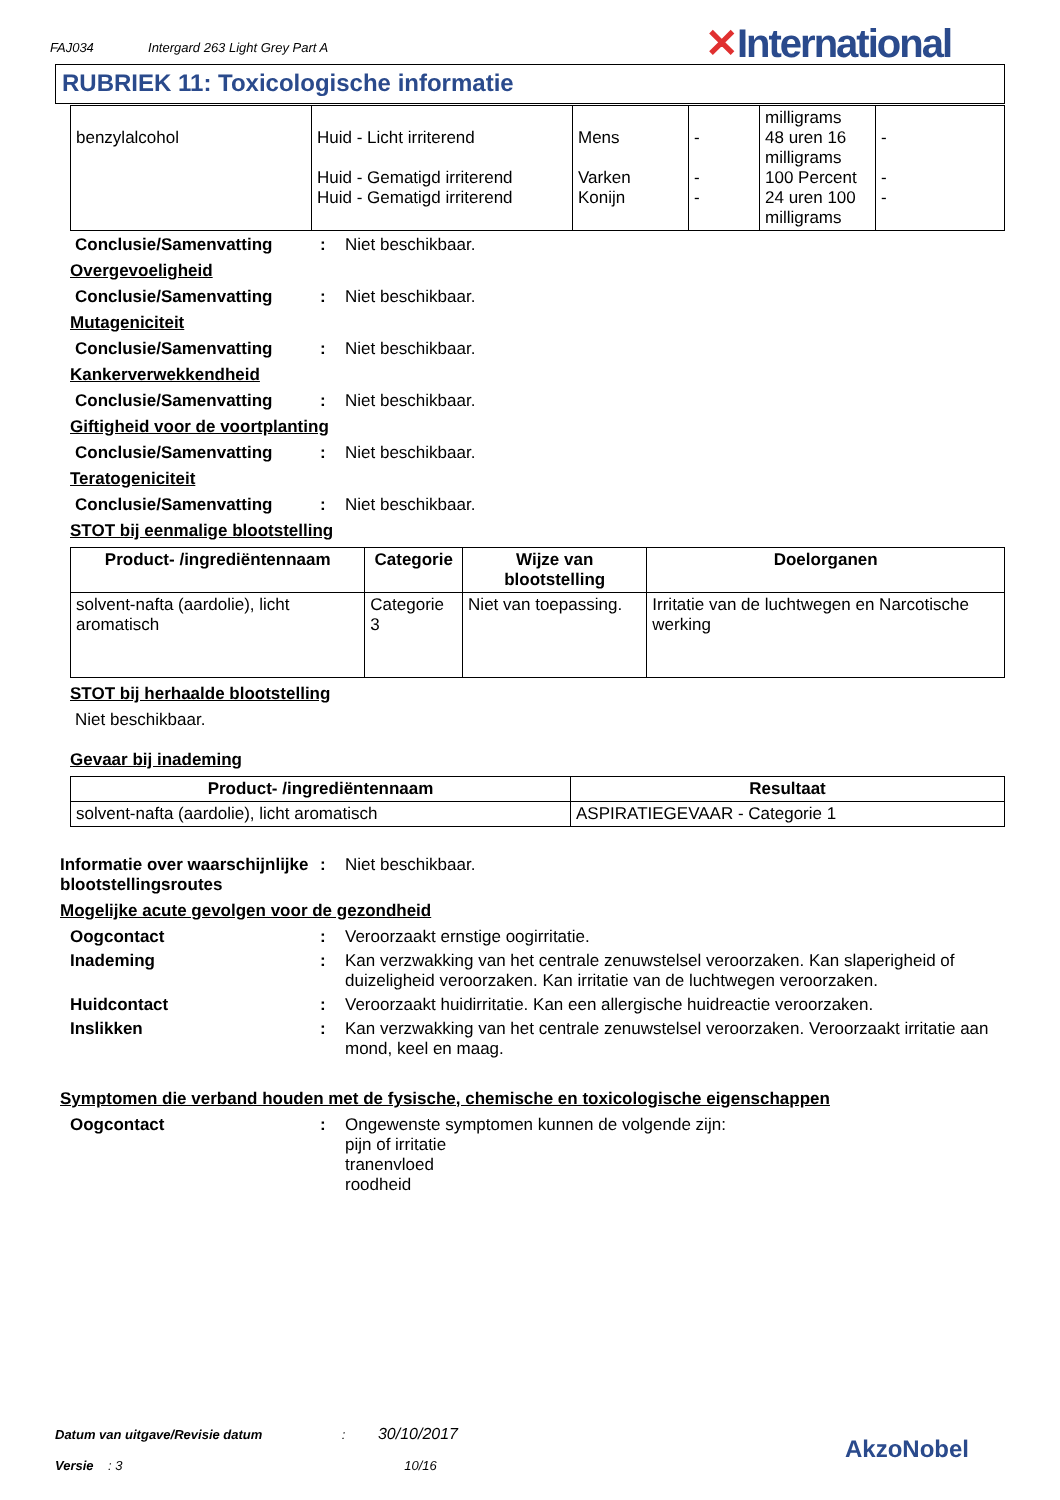FAJ034 Intergard 263 Light Grey Part A
✕International
RUBRIEK 11: Toxicologische informatie
| benzylalcohol | Huid - Licht irriterend Huid - Gematigd irriterend Huid - Gematigd irriterend | Mens Varken Konijn | - - - | milligrams 48 uren 16 milligrams 100 Percent 24 uren 100 milligrams | - - - |
Conclusie/Samenvatting : Niet beschikbaar.
Overgevoeligheid
Conclusie/Samenvatting : Niet beschikbaar.
Mutageniciteit
Conclusie/Samenvatting : Niet beschikbaar.
Kankerverwekkendheid
Conclusie/Samenvatting : Niet beschikbaar.
Giftigheid voor de voortplanting
Conclusie/Samenvatting : Niet beschikbaar.
Teratogeniciteit
Conclusie/Samenvatting : Niet beschikbaar.
STOT bij eenmalige blootstelling
| Product- /ingrediëntennaam | Categorie | Wijze van blootstelling | Doelorganen |
| --- | --- | --- | --- |
| solvent-nafta (aardolie), licht aromatisch | Categorie 3 | Niet van toepassing. | Irritatie van de luchtwegen en Narcotische werking |
STOT bij herhaalde blootstelling
Niet beschikbaar.
Gevaar bij inademing
| Product- /ingrediëntennaam | Resultaat |
| --- | --- |
| solvent-nafta (aardolie), licht aromatisch | ASPIRATIEGEVAAR - Categorie 1 |
Informatie over waarschijnlijke blootstellingsroutes
: Niet beschikbaar.
Mogelijke acute gevolgen voor de gezondheid
Oogcontact : Veroorzaakt ernstige oogirritatie.
Inademing : Kan verzwakking van het centrale zenuwstelsel veroorzaken. Kan slaperigheid of duizeligheid veroorzaken. Kan irritatie van de luchtwegen veroorzaken.
Huidcontact : Veroorzaakt huidirritatie. Kan een allergische huidreactie veroorzaken.
Inslikken : Kan verzwakking van het centrale zenuwstelsel veroorzaken. Veroorzaakt irritatie aan mond, keel en maag.
Symptomen die verband houden met de fysische, chemische en toxicologische eigenschappen
Oogcontact : Ongewenste symptomen kunnen de volgende zijn:
pijn of irritatie
tranenvloed
roodheid
Datum van uitgave/Revisie datum : 30/10/2017
Versie : 3 10/16
AkzoNobel